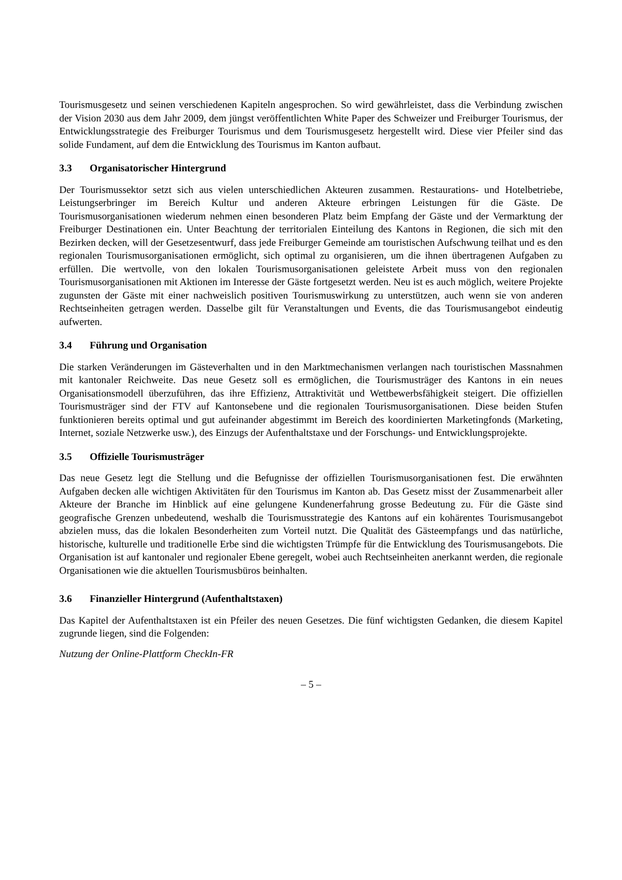Tourismusgesetz und seinen verschiedenen Kapiteln angesprochen. So wird gewährleistet, dass die Verbindung zwischen der Vision 2030 aus dem Jahr 2009, dem jüngst veröffentlichten White Paper des Schweizer und Freiburger Tourismus, der Entwicklungsstrategie des Freiburger Tourismus und dem Tourismusgesetz hergestellt wird. Diese vier Pfeiler sind das solide Fundament, auf dem die Entwicklung des Tourismus im Kanton aufbaut.
3.3 Organisatorischer Hintergrund
Der Tourismussektor setzt sich aus vielen unterschiedlichen Akteuren zusammen. Restaurations- und Hotelbetriebe, Leistungserbringer im Bereich Kultur und anderen Akteure erbringen Leistungen für die Gäste. De Tourismusorganisationen wiederum nehmen einen besonderen Platz beim Empfang der Gäste und der Vermarktung der Freiburger Destinationen ein. Unter Beachtung der territorialen Einteilung des Kantons in Regionen, die sich mit den Bezirken decken, will der Gesetzesentwurf, dass jede Freiburger Gemeinde am touristischen Aufschwung teilhat und es den regionalen Tourismusorganisationen ermöglicht, sich optimal zu organisieren, um die ihnen übertragenen Aufgaben zu erfüllen. Die wertvolle, von den lokalen Tourismusorganisationen geleistete Arbeit muss von den regionalen Tourismusorganisationen mit Aktionen im Interesse der Gäste fortgesetzt werden. Neu ist es auch möglich, weitere Projekte zugunsten der Gäste mit einer nachweislich positiven Tourismuswirkung zu unterstützen, auch wenn sie von anderen Rechtseinheiten getragen werden. Dasselbe gilt für Veranstaltungen und Events, die das Tourismusangebot eindeutig aufwerten.
3.4 Führung und Organisation
Die starken Veränderungen im Gästeverhalten und in den Marktmechanismen verlangen nach touristischen Massnahmen mit kantonaler Reichweite. Das neue Gesetz soll es ermöglichen, die Tourismusträger des Kantons in ein neues Organisationsmodell überzuführen, das ihre Effizienz, Attraktivität und Wettbewerbsfähigkeit steigert. Die offiziellen Tourismusträger sind der FTV auf Kantonsebene und die regionalen Tourismusorganisationen. Diese beiden Stufen funktionieren bereits optimal und gut aufeinander abgestimmt im Bereich des koordinierten Marketingfonds (Marketing, Internet, soziale Netzwerke usw.), des Einzugs der Aufenthaltstaxe und der Forschungs- und Entwicklungsprojekte.
3.5 Offizielle Tourismusträger
Das neue Gesetz legt die Stellung und die Befugnisse der offiziellen Tourismusorganisationen fest. Die erwähnten Aufgaben decken alle wichtigen Aktivitäten für den Tourismus im Kanton ab. Das Gesetz misst der Zusammenarbeit aller Akteure der Branche im Hinblick auf eine gelungene Kundenerfahrung grosse Bedeutung zu. Für die Gäste sind geografische Grenzen unbedeutend, weshalb die Tourismusstrategie des Kantons auf ein kohärentes Tourismusangebot abzielen muss, das die lokalen Besonderheiten zum Vorteil nutzt. Die Qualität des Gästeempfangs und das natürliche, historische, kulturelle und traditionelle Erbe sind die wichtigsten Trümpfe für die Entwicklung des Tourismusangebots. Die Organisation ist auf kantonaler und regionaler Ebene geregelt, wobei auch Rechtseinheiten anerkannt werden, die regionale Organisationen wie die aktuellen Tourismusbüros beinhalten.
3.6 Finanzieller Hintergrund (Aufenthaltstaxen)
Das Kapitel der Aufenthaltstaxen ist ein Pfeiler des neuen Gesetzes. Die fünf wichtigsten Gedanken, die diesem Kapitel zugrunde liegen, sind die Folgenden:
Nutzung der Online-Plattform CheckIn-FR
– 5 –